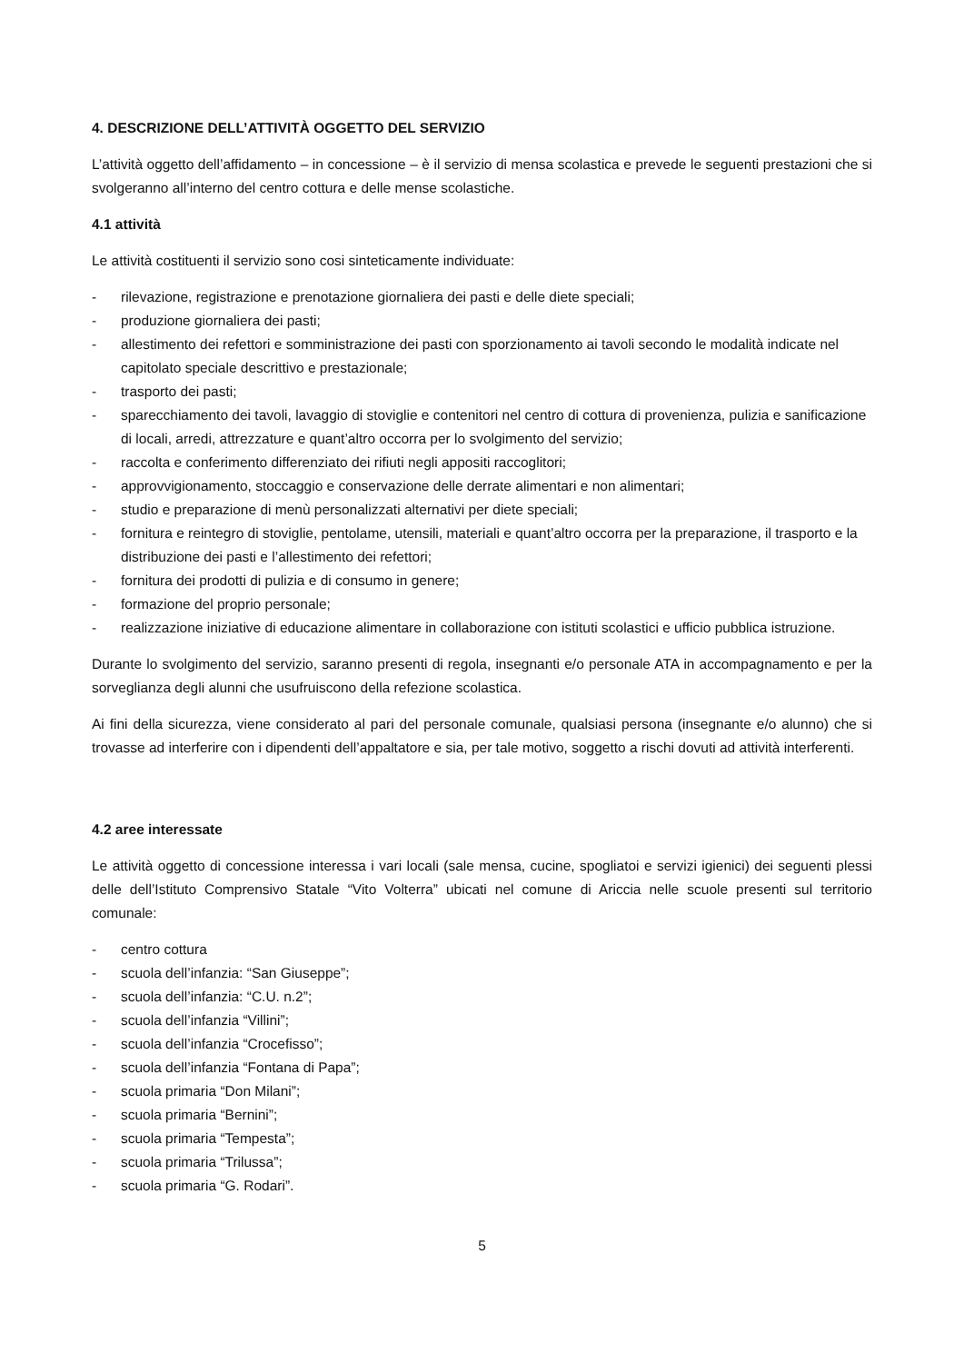4. DESCRIZIONE DELL’ATTIVITÀ OGGETTO DEL SERVIZIO
L’attività oggetto dell’affidamento – in concessione – è il servizio di mensa scolastica e prevede le seguenti prestazioni che si svolgeranno all’interno del centro cottura e delle mense scolastiche.
4.1 attività
Le attività costituenti il servizio sono cosi sinteticamente individuate:
- rilevazione, registrazione e prenotazione giornaliera dei pasti e delle diete speciali;
- produzione giornaliera dei pasti;
- allestimento dei refettori e somministrazione dei pasti con sporzionamento ai tavoli secondo le modalità indicate nel capitolato speciale descrittivo e prestazionale;
- trasporto dei pasti;
- sparecchiamento dei tavoli, lavaggio di stoviglie e contenitori nel centro di cottura di provenienza, pulizia e sanificazione di locali, arredi, attrezzature e quant’altro occorra per lo svolgimento del servizio;
- raccolta e conferimento differenziato dei rifiuti negli appositi raccoglitori;
- approvvigionamento, stoccaggio e conservazione delle derrate alimentari e non alimentari;
- studio e preparazione di menù personalizzati alternativi per diete speciali;
- fornitura e reintegro di stoviglie, pentolame, utensili, materiali e quant’altro occorra per la preparazione, il trasporto e la distribuzione dei pasti e l’allestimento dei refettori;
- fornitura dei prodotti di pulizia e di consumo in genere;
- formazione del proprio personale;
- realizzazione iniziative di educazione alimentare in collaborazione con istituti scolastici e ufficio pubblica istruzione.
Durante lo svolgimento del servizio, saranno presenti di regola, insegnanti e/o personale ATA in accompagnamento e per la sorveglianza degli alunni che usufruiscono della refezione scolastica.
Ai fini della sicurezza, viene considerato al pari del personale comunale, qualsiasi persona (insegnante e/o alunno) che si trovasse ad interferire con i dipendenti dell’appaltatore e sia, per tale motivo, soggetto a rischi dovuti ad attività interferenti.
4.2 aree interessate
Le attività oggetto di concessione interessa i vari locali (sale mensa, cucine, spogliatoi e servizi igienici) dei seguenti plessi delle dell’Istituto Comprensivo Statale “Vito Volterra” ubicati nel comune di Ariccia nelle scuole presenti sul territorio comunale:
- centro cottura
- scuola dell’infanzia: “San Giuseppe”;
- scuola dell’infanzia: “C.U. n.2”;
- scuola dell’infanzia “Villini”;
- scuola dell’infanzia “Crocefisso”;
- scuola dell’infanzia “Fontana di Papa”;
- scuola primaria “Don Milani”;
- scuola primaria “Bernini”;
- scuola primaria “Tempesta”;
- scuola primaria “Trilussa”;
- scuola primaria “G. Rodari”.
5